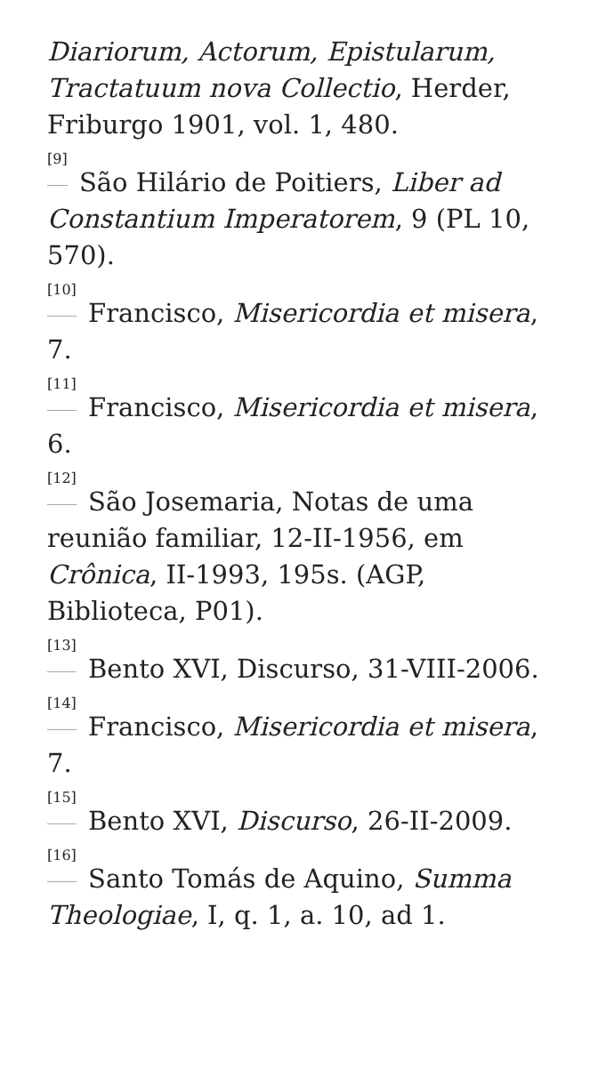Diariorum, Actorum, Epistularum, Tractatuum nova Collectio, Herder, Friburgo 1901, vol. 1, 480.
<sup>[9]</sup> São Hilário de Poitiers, Liber ad Constantium Imperatorem, 9 (PL 10, 570).
<sup>[10]</sup> Francisco, Misericordia et misera, 7.
<sup>[11]</sup> Francisco, Misericordia et misera, 6.
<sup>[12]</sup> São Josemaria, Notas de uma reunião familiar, 12-II-1956, em Crônica, II-1993, 195s. (AGP, Biblioteca, P01).
<sup>[13]</sup> Bento XVI, Discurso, 31-VIII-2006.
<sup>[14]</sup> Francisco, Misericordia et misera, 7.
<sup>[15]</sup> Bento XVI, Discurso, 26-II-2009.
<sup>[16]</sup> Santo Tomás de Aquino, Summa Theologiae, I, q. 1, a. 10, ad 1.